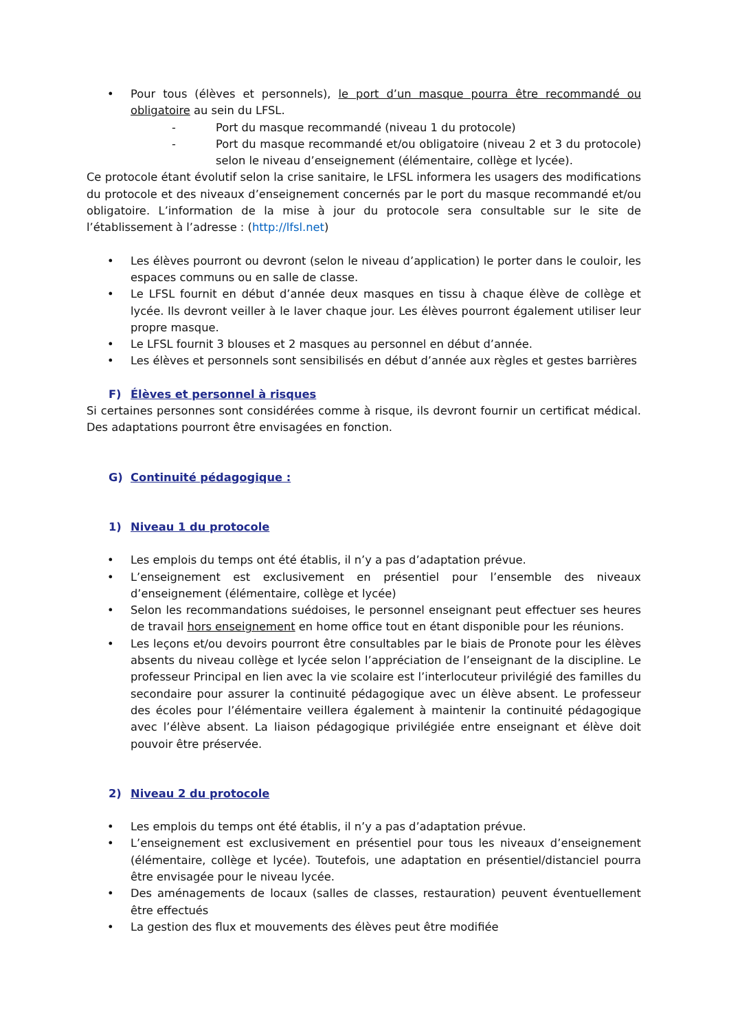• Pour tous (élèves et personnels), le port d’un masque pourra être recommandé ou obligatoire au sein du LFSL.
- Port du masque recommandé (niveau 1 du protocole)
- Port du masque recommandé et/ou obligatoire (niveau 2 et 3 du protocole) selon le niveau d’enseignement (élémentaire, collège et lycée).
Ce protocole étant évolutif selon la crise sanitaire, le LFSL informera les usagers des modifications du protocole et des niveaux d’enseignement concernés par le port du masque recommandé et/ou obligatoire. L’information de la mise à jour du protocole sera consultable sur le site de l’établissement à l’adresse : (http://lfsl.net)
• Les élèves pourront ou devront (selon le niveau d’application) le porter dans le couloir, les espaces communs ou en salle de classe.
• Le LFSL fournit en début d’année deux masques en tissu à chaque élève de collège et lycée. Ils devront veiller à le laver chaque jour. Les élèves pourront également utiliser leur propre masque.
• Le LFSL fournit 3 blouses et 2 masques au personnel en début d’année.
• Les élèves et personnels sont sensibilisés en début d’année aux règles et gestes barrières
F) Élèves et personnel à risques
Si certaines personnes sont considérées comme à risque, ils devront fournir un certificat médical. Des adaptations pourront être envisagées en fonction.
G) Continuité pédagogique :
1) Niveau 1 du protocole
• Les emplois du temps ont été établis, il n’y a pas d’adaptation prévue.
• L’enseignement est exclusivement en présentiel pour l’ensemble des niveaux d’enseignement (élémentaire, collège et lycée)
• Selon les recommandations suédoises, le personnel enseignant peut effectuer ses heures de travail hors enseignement en home office tout en étant disponible pour les réunions.
• Les leçons et/ou devoirs pourront être consultables par le biais de Pronote pour les élèves absents du niveau collège et lycée selon l’appréciation de l’enseignant de la discipline. Le professeur Principal en lien avec la vie scolaire est l’interlocuteur privilégié des familles du secondaire pour assurer la continuité pédagogique avec un élève absent. Le professeur des écoles pour l’élémentaire veillera également à maintenir la continuité pédagogique avec l’élève absent. La liaison pédagogique privilégiée entre enseignant et élève doit pouvoir être préservée.
2) Niveau 2 du protocole
• Les emplois du temps ont été établis, il n’y a pas d’adaptation prévue.
• L’enseignement est exclusivement en présentiel pour tous les niveaux d’enseignement (élémentaire, collège et lycée). Toutefois, une adaptation en présentiel/distanciel pourra être envisagée pour le niveau lycée.
• Des aménagements de locaux (salles de classes, restauration) peuvent éventuellement être effectués
• La gestion des flux et mouvements des élèves peut être modifiée